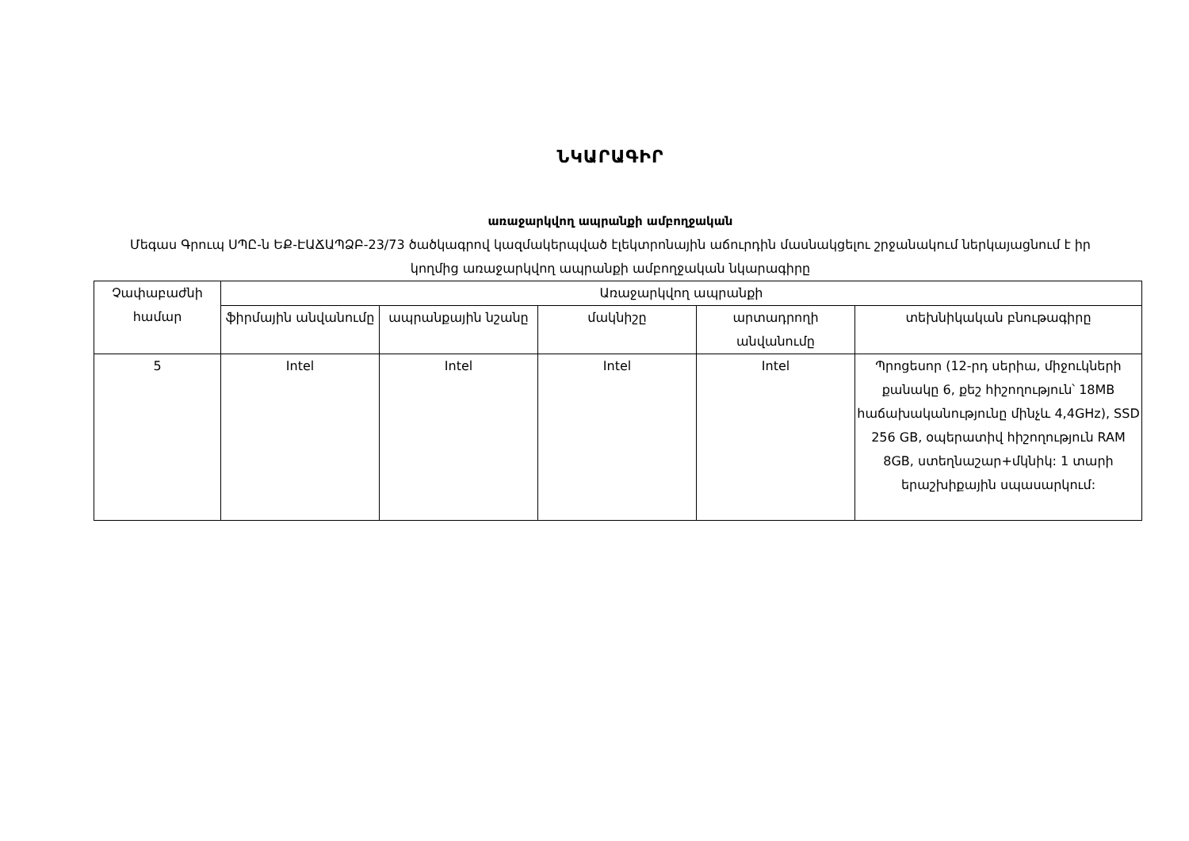ՆԿԱՐԱԳԻՐ
առաջարկվող ապրանքի ամբողջական
Մեգաս Գրուպ ՍՊԸ-ն ԵՔ-ԷԱՃԱՊՁԲ-23/73 ծածկագրով կազմակերպված էլեկտրոնային աճուրդին մասնակցելու շրջանակում ներկայացնում է իր կողմից առաջարկվող ապրանքի ամբողջական նկարագիրը
| Չափաբաժնի համար | Առաջարկվող ապրանքի | | | | |
| --- | --- | --- | --- | --- | --- |
| | ֆիրմային անվանումը | ապրանքային նշանը | մակնիշը | արտադրողի անվանումը | տեխնիկական բնութագիրը |
| 5 | Intel | Intel | Intel | Intel | Պրոցեսոր (12-րդ սերիա, միջուկների քանակը 6, քեշ հիշողություն՝ 18MB հաճախականությունը մինչև 4,4GHz), SSD 256 GB, օպերատիվ հիշողություն RAM 8GB, ստեղնաշար+մկնիկ: 1 տարի երաշխիքային սպասարկում: |